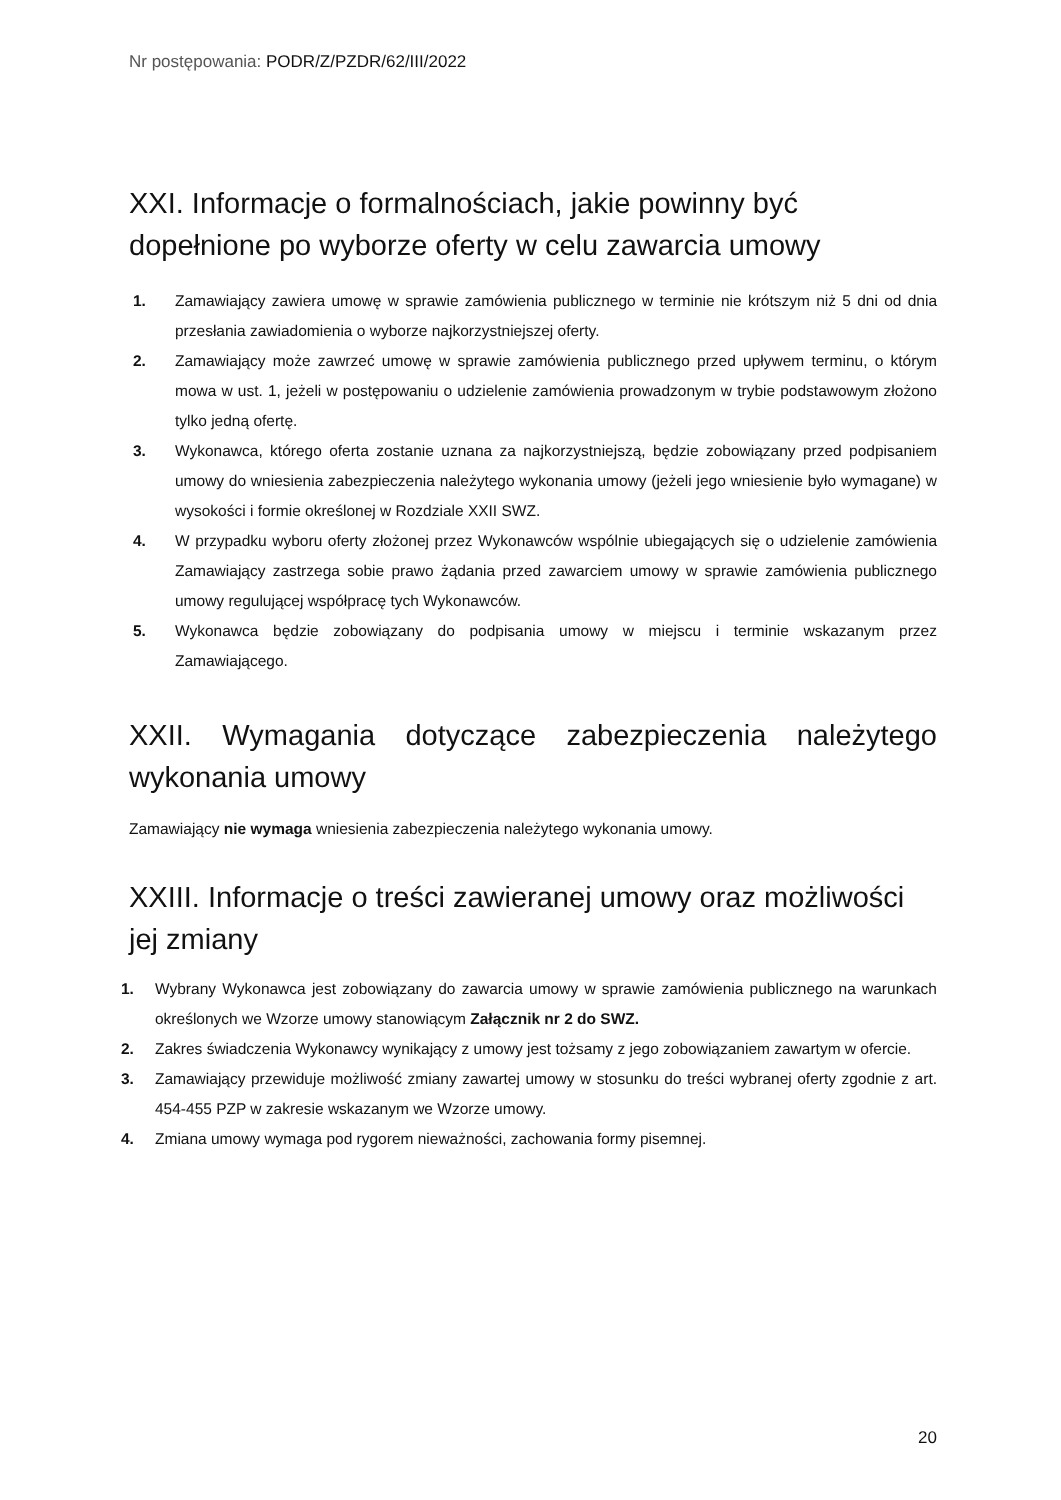Nr postępowania: PODR/Z/PZDR/62/III/2022
XXI. Informacje o formalnościach, jakie powinny być dopełnione po wyborze oferty w celu zawarcia umowy
1. Zamawiający zawiera umowę w sprawie zamówienia publicznego w terminie nie krótszym niż 5 dni od dnia przesłania zawiadomienia o wyborze najkorzystniejszej oferty.
2. Zamawiający może zawrzeć umowę w sprawie zamówienia publicznego przed upływem terminu, o którym mowa w ust. 1, jeżeli w postępowaniu o udzielenie zamówienia prowadzonym w trybie podstawowym złożono tylko jedną ofertę.
3. Wykonawca, którego oferta zostanie uznana za najkorzystniejszą, będzie zobowiązany przed podpisaniem umowy do wniesienia zabezpieczenia należytego wykonania umowy (jeżeli jego wniesienie było wymagane) w wysokości i formie określonej w Rozdziale XXII SWZ.
4. W przypadku wyboru oferty złożonej przez Wykonawców wspólnie ubiegających się o udzielenie zamówienia Zamawiający zastrzega sobie prawo żądania przed zawarciem umowy w sprawie zamówienia publicznego umowy regulującej współpracę tych Wykonawców.
5. Wykonawca będzie zobowiązany do podpisania umowy w miejscu i terminie wskazanym przez Zamawiającego.
XXII. Wymagania dotyczące zabezpieczenia należytego
wykonania umowy
Zamawiający nie wymaga wniesienia zabezpieczenia należytego wykonania umowy.
XXIII. Informacje o treści zawieranej umowy oraz możliwości jej zmiany
1. Wybrany Wykonawca jest zobowiązany do zawarcia umowy w sprawie zamówienia publicznego na warunkach określonych we Wzorze umowy stanowiącym Załącznik nr 2 do SWZ.
2. Zakres świadczenia Wykonawcy wynikający z umowy jest tożsamy z jego zobowiązaniem zawartym w ofercie.
3. Zamawiający przewiduje możliwość zmiany zawartej umowy w stosunku do treści wybranej oferty zgodnie z art. 454-455 PZP w zakresie wskazanym we Wzorze umowy.
4. Zmiana umowy wymaga pod rygorem nieważności, zachowania formy pisemnej.
20